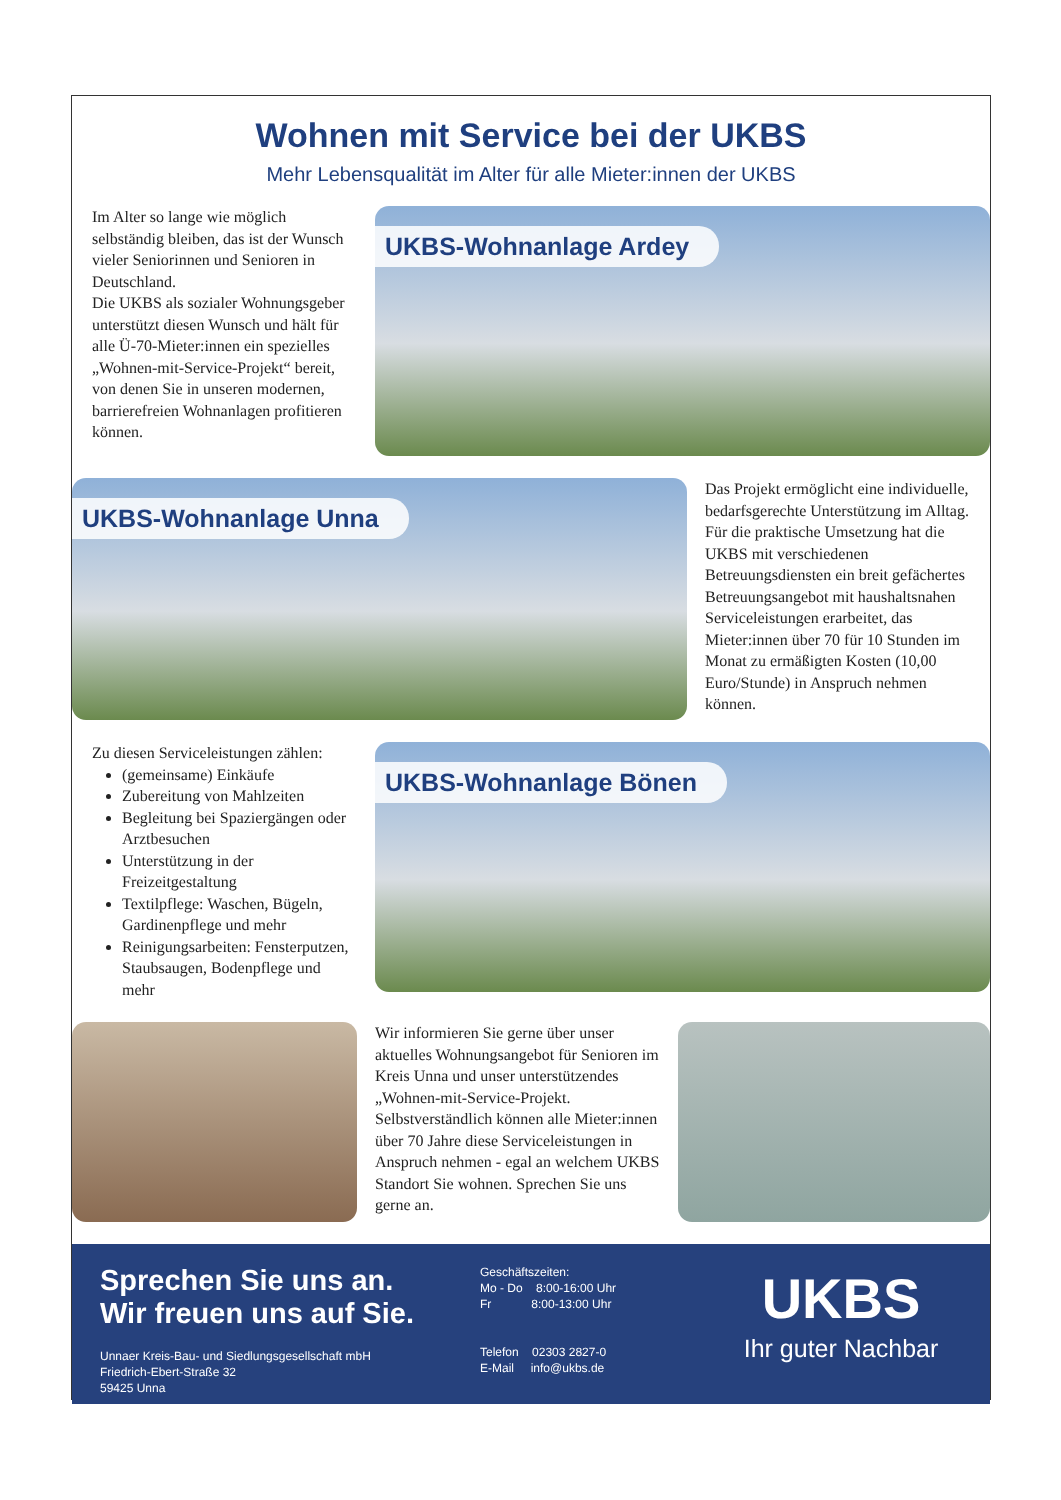Wohnen mit Service bei der UKBS
Mehr Lebensqualität im Alter für alle Mieter:innen der UKBS
Im Alter so lange wie möglich selbständig bleiben, das ist der Wunsch vieler Seniorinnen und Senioren in Deutschland.
Die UKBS als sozialer Wohnungsgeber unterstützt diesen Wunsch und hält für alle Ü-70-Mieter:innen ein spezielles „Wohnen-mit-Service-Projekt“ bereit, von denen Sie in unseren modernen, barrierefreien Wohnanlagen profitieren können.
UKBS-Wohnanlage Ardey
UKBS-Wohnanlage Unna
Das Projekt ermöglicht eine individuelle, bedarfsgerechte Unterstützung im Alltag. Für die praktische Umsetzung hat die UKBS mit verschiedenen Betreuungsdiensten ein breit gefächertes Betreuungsangebot mit haushaltsnahen Serviceleistungen erarbeitet, das Mieter:innen über 70 für 10 Stunden im Monat zu ermäßigten Kosten (10,00 Euro/Stunde) in Anspruch nehmen können.
Zu diesen Serviceleistungen zählen:
(gemeinsame) Einkäufe
Zubereitung von Mahlzeiten
Begleitung bei Spaziergängen oder Arztbesuchen
Unterstützung in der Freizeitgestaltung
Textilpflege: Waschen, Bügeln, Gardinenpflege und mehr
Reinigungsarbeiten: Fensterputzen, Staubsaugen, Bodenpflege und mehr
UKBS-Wohnanlage Bönen
Wir informieren Sie gerne über unser aktuelles Wohnungsangebot für Senioren im Kreis Unna und unser unterstützendes „Wohnen-mit-Service-Projekt. Selbstverständlich können alle Mieter:innen über 70 Jahre diese Serviceleistungen in Anspruch nehmen - egal an welchem UKBS Standort Sie wohnen. Sprechen Sie uns gerne an.
Sprechen Sie uns an.
Wir freuen uns auf Sie.
Unnaer Kreis-Bau- und Siedlungsgesellschaft mbH
Friedrich-Ebert-Straße 32
59425 Unna
Geschäftszeiten:
Mo - Do 8:00-16:00 Uhr
Fr 8:00-13:00 Uhr
Telefon 02303 2827-0
E-Mail info@ukbs.de
UKBS
Ihr guter Nachbar